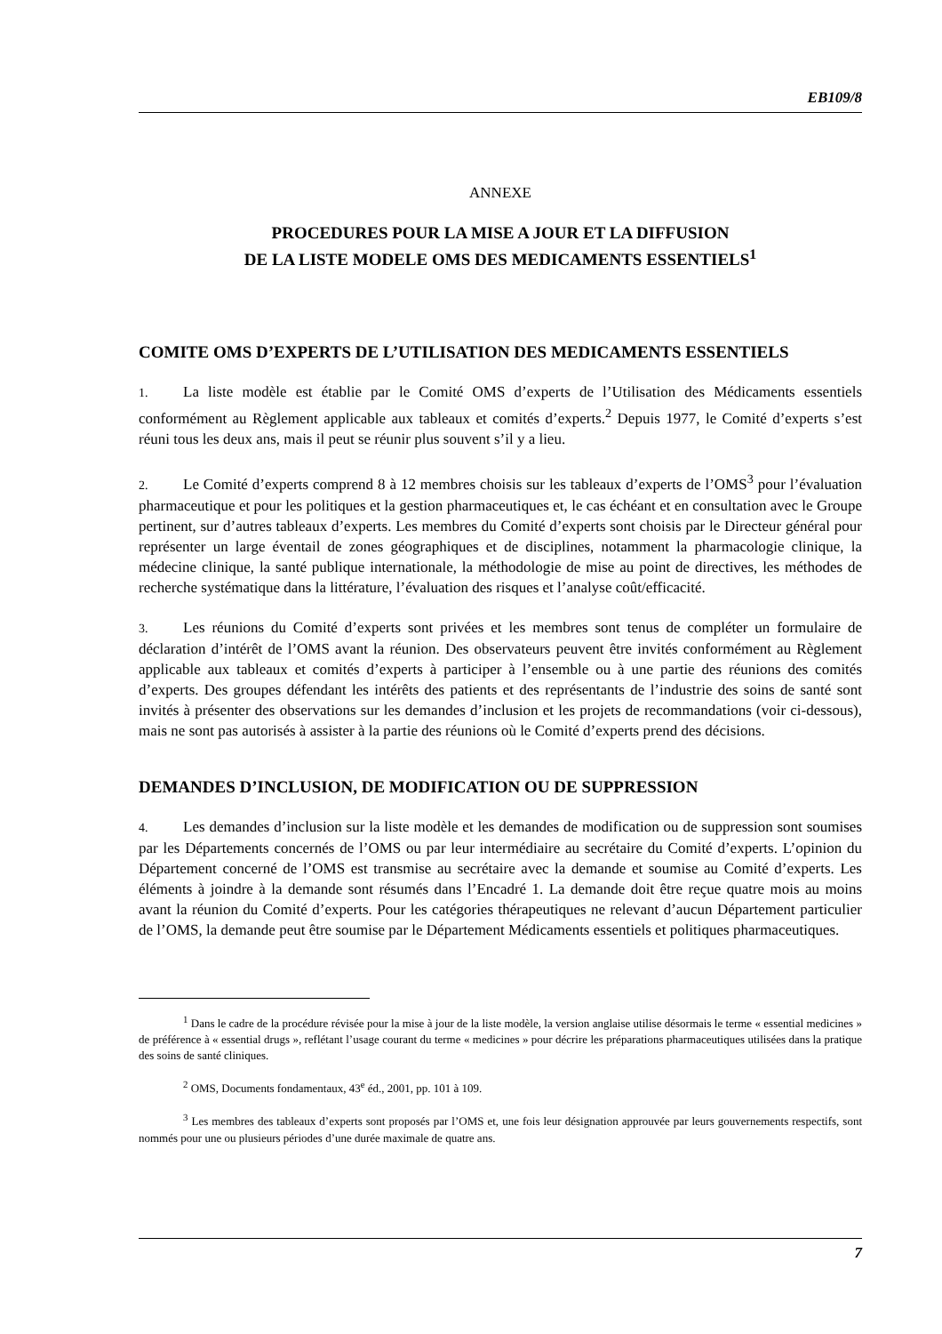EB109/8
ANNEXE
PROCEDURES POUR LA MISE A JOUR ET LA DIFFUSION
DE LA LISTE MODELE OMS DES MEDICAMENTS ESSENTIELS<sup>1</sup>
COMITE OMS D’EXPERTS DE L’UTILISATION DES MEDICAMENTS ESSENTIELS
1. La liste modèle est établie par le Comité OMS d’experts de l’Utilisation des Médicaments essentiels conformément au Règlement applicable aux tableaux et comités d’experts.<sup>2</sup> Depuis 1977, le Comité d’experts s’est réuni tous les deux ans, mais il peut se réunir plus souvent s’il y a lieu.
2. Le Comité d’experts comprend 8 à 12 membres choisis sur les tableaux d’experts de l’OMS<sup>3</sup> pour l’évaluation pharmaceutique et pour les politiques et la gestion pharmaceutiques et, le cas échéant et en consultation avec le Groupe pertinent, sur d’autres tableaux d’experts. Les membres du Comité d’experts sont choisis par le Directeur général pour représenter un large éventail de zones géographiques et de disciplines, notamment la pharmacologie clinique, la médecine clinique, la santé publique internationale, la méthodologie de mise au point de directives, les méthodes de recherche systématique dans la littérature, l’évaluation des risques et l’analyse coût/efficacité.
3. Les réunions du Comité d’experts sont privées et les membres sont tenus de compléter un formulaire de déclaration d’intérêt de l’OMS avant la réunion. Des observateurs peuvent être invités conformément au Règlement applicable aux tableaux et comités d’experts à participer à l’ensemble ou à une partie des réunions des comités d’experts. Des groupes défendant les intérêts des patients et des représentants de l’industrie des soins de santé sont invités à présenter des observations sur les demandes d’inclusion et les projets de recommandations (voir ci-dessous), mais ne sont pas autorisés à assister à la partie des réunions où le Comité d’experts prend des décisions.
DEMANDES D’INCLUSION, DE MODIFICATION OU DE SUPPRESSION
4. Les demandes d’inclusion sur la liste modèle et les demandes de modification ou de suppression sont soumises par les Départements concernés de l’OMS ou par leur intermédiaire au secrétaire du Comité d’experts. L’opinion du Département concerné de l’OMS est transmise au secrétaire avec la demande et soumise au Comité d’experts. Les éléments à joindre à la demande sont résumés dans l’Encadré 1. La demande doit être reçue quatre mois au moins avant la réunion du Comité d’experts. Pour les catégories thérapeutiques ne relevant d’aucun Département particulier de l’OMS, la demande peut être soumise par le Département Médicaments essentiels et politiques pharmaceutiques.
<sup>1</sup> Dans le cadre de la procédure révisée pour la mise à jour de la liste modèle, la version anglaise utilise désormais le terme « essential medicines » de préférence à « essential drugs », reflétant l’usage courant du terme « medicines » pour décrire les préparations pharmaceutiques utilisées dans la pratique des soins de santé cliniques.
<sup>2</sup> OMS, Documents fondamentaux, 43<sup>e</sup> éd., 2001, pp. 101 à 109.
<sup>3</sup> Les membres des tableaux d’experts sont proposés par l’OMS et, une fois leur désignation approuvée par leurs gouvernements respectifs, sont nommés pour une ou plusieurs périodes d’une durée maximale de quatre ans.
7